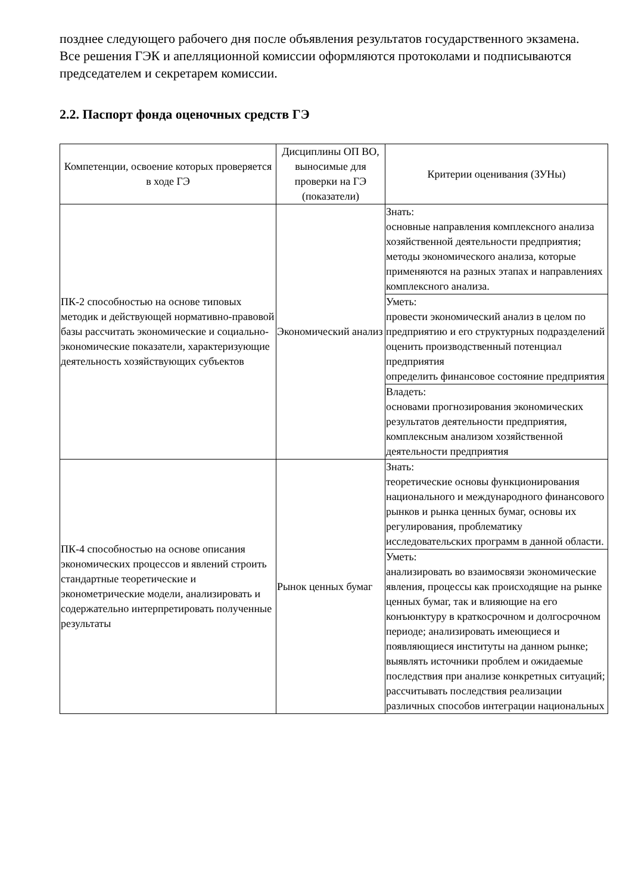позднее следующего рабочего дня после объявления результатов государственного экзамена.
Все решения ГЭК и апелляционной комиссии оформляются протоколами и подписываются председателем и секретарем комиссии.
2.2. Паспорт фонда оценочных средств ГЭ
| Компетенции, освоение которых проверяется в ходе ГЭ | Дисциплины ОП ВО, выносимые для проверки на ГЭ (показатели) | Критерии оценивания (ЗУНы) |
| --- | --- | --- |
| ПК-2 способностью на основе типовых методик и действующей нормативно-правовой базы рассчитать экономические и социально-экономические показатели, характеризующие деятельность хозяйствующих субъектов | Экономический анализ | Знать: основные направления комплексного анализа хозяйственной деятельности предприятия; методы экономического анализа, которые применяются на разных этапах и направлениях комплексного анализа. |
| | | Уметь: провести экономический анализ в целом по предприятию и его структурных подразделений оценить производственный потенциал предприятия определить финансовое состояние предприятия |
| | | Владеть: основами прогнозирования экономических результатов деятельности предприятия, комплексным анализом хозяйственной деятельности предприятия |
| ПК-4 способностью на основе описания экономических процессов и явлений строить стандартные теоретические и эконометрические модели, анализировать и содержательно интерпретировать полученные результаты | Рынок ценных бумаг | Знать: теоретические основы функционирования национального и международного финансового рынков и рынка ценных бумаг, основы их регулирования, проблематику исследовательских программ в данной области. |
| | | Уметь: анализировать во взаимосвязи экономические явления, процессы как происходящие на рынке ценных бумаг, так и влияющие на его конъюнктуру в краткосрочном и долгосрочном периоде; анализировать имеющиеся и появляющиеся институты на данном рынке; выявлять источники проблем и ожидаемые последствия при анализе конкретных ситуаций; рассчитывать последствия реализации различных способов интеграции национальных |